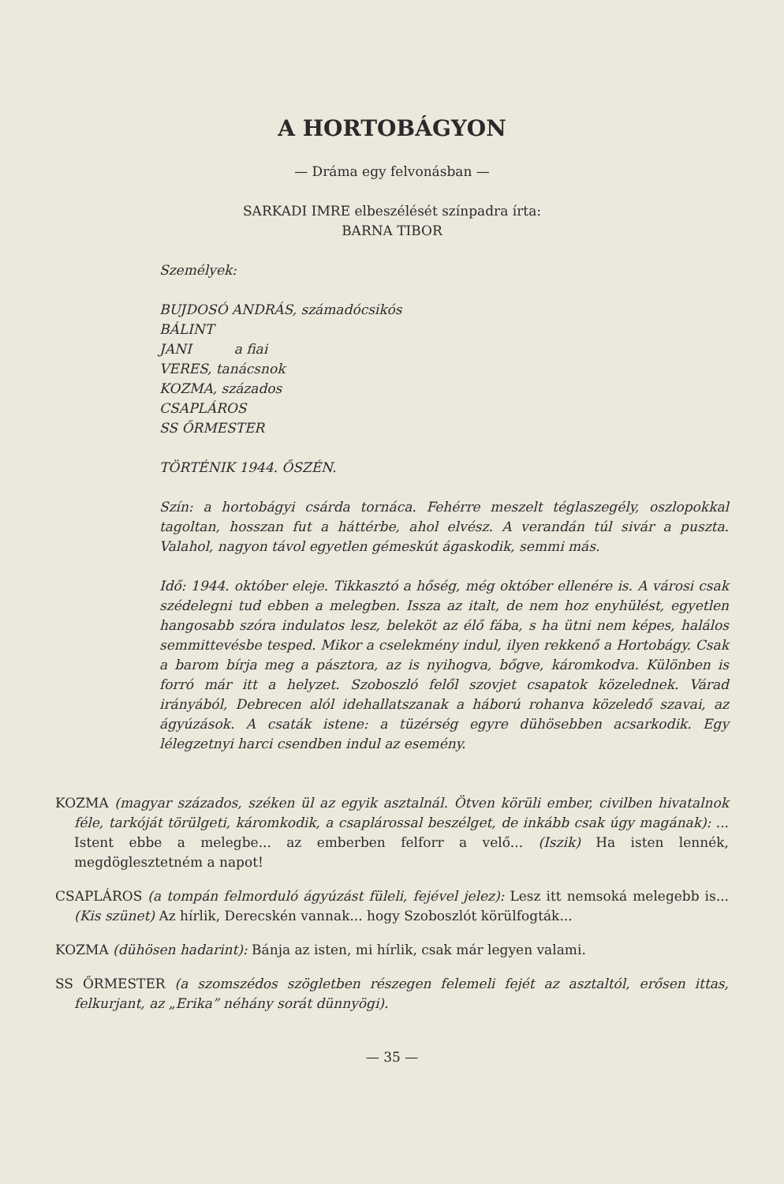A HORTOBÁGYON
— Dráma egy felvonásban —
SARKADI IMRE elbeszélését színpadra írta:
BARNA TIBOR
Személyek:
BUJDOSÓ ANDRÁS, számadócsikós
BÁLINT
JANI a fiai
VERES, tanácsnok
KOZMA, százados
CSAPLÁROS
SS ŐRMESTER
TÖRTÉNIK 1944. ŐSZÉN.
Szín: a hortobágyi csárda tornáca. Fehérre meszelt téglaszegély, oszlopokkal tagoltan, hosszan fut a háttérbe, ahol elvész. A verandán túl sivár a puszta. Valahol, nagyon távol egyetlen gémeskút ágaskodik, semmi más.
Idő: 1944. október eleje. Tikkasztó a hőség, még október ellenére is. A városi csak szédelegni tud ebben a melegben. Issza az italt, de nem hoz enyhülést, egyetlen hangosabb szóra indulatos lesz, beleköt az élő fába, s ha ütni nem képes, halálos semmittevésbe tesped. Mikor a cselekmény indul, ilyen rekkenő a Hortobágy. Csak a barom bírja meg a pásztora, az is nyihogva, bőgve, káromkodva. Különben is forró már itt a helyzet. Szoboszló felől szovjet csapatok közelednek. Várad irányából, Debrecen alól idehallatszanak a háború rohanva közeledő szavai, az ágyúzások. A csaták istene: a tüzérség egyre dühösebben acsarkodik. Egy lélegzetnyi harci csendben indul az esemény.
KOZMA (magyar százados, széken ül az egyik asztalnál. Ötven körüli ember, civilben hivatalnok féle, tarkóját törülgeti, káromkodik, a csaplárossal beszélget, de inkább csak úgy magának): ... Istent ebbe a melegbe... az emberben felforr a velő... (Iszik) Ha isten lennék, megdöglesztetném a napot!
CSAPLÁROS (a tompán felmorduló ágyúzást füleli, fejével jelez): Lesz itt nemsoká melegebb is... (Kis szünet) Az hírlik, Derecskén vannak... hogy Szoboszlót körülfogták...
KOZMA (dühösen hadarint): Bánja az isten, mi hírlik, csak már legyen valami.
SS ŐRMESTER (a szomszédos szögletben részegen felemeli fejét az asztaltól, erősen ittas, felkurjant, az „Erika” néhány sorát dünnyögi).
— 35 —